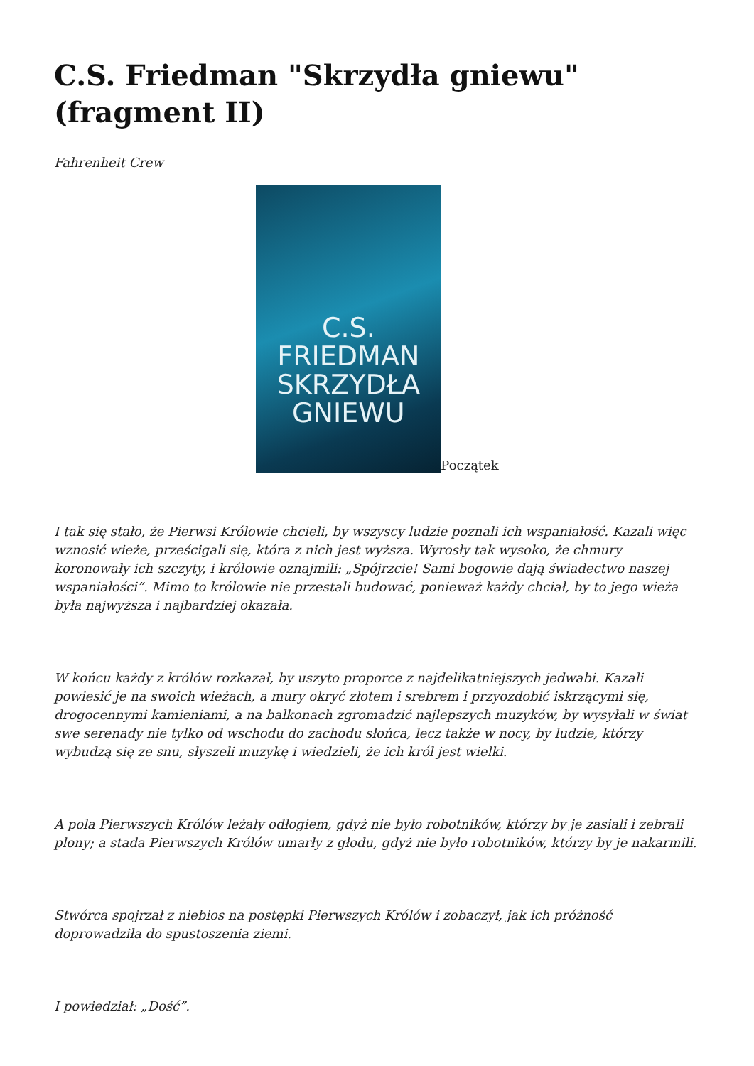C.S. Friedman "Skrzydła gniewu" (fragment II)
Fahrenheit Crew
C.S. FRIEDMAN
SKRZYDŁA
GNIEWU
Początek
I tak się stało, że Pierwsi Królowie chcieli, by wszyscy ludzie poznali ich wspaniałość. Kazali więc wznosić wieże, prześcigali się, która z nich jest wyższa. Wyrosły tak wysoko, że chmury koronowały ich szczyty, i królowie oznajmili: „Spójrzcie! Sami bogowie dają świadectwo naszej wspaniałości”. Mimo to królowie nie przestali budować, ponieważ każdy chciał, by to jego wieża była najwyższa i najbardziej okazała.
W końcu każdy z królów rozkazał, by uszyto proporce z najdelikatniejszych jedwabi. Kazali powiesić je na swoich wieżach, a mury okryć złotem i srebrem i przyozdobić iskrzącymi się, drogocennymi kamieniami, a na balkonach zgromadzić najlepszych muzyków, by wysyłali w świat swe serenady nie tylko od wschodu do zachodu słońca, lecz także w nocy, by ludzie, którzy wybudzą się ze snu, słyszeli muzykę i wiedzieli, że ich król jest wielki.
A pola Pierwszych Królów leżały odłogiem, gdyż nie było robotników, którzy by je zasiali i zebrali plony; a stada Pierwszych Królów umarły z głodu, gdyż nie było robotników, którzy by je nakarmili.
Stwórca spojrzał z niebios na postępki Pierwszych Królów i zobaczył, jak ich próżność doprowadziła do spustoszenia ziemi.
I powiedział: „Dość”.